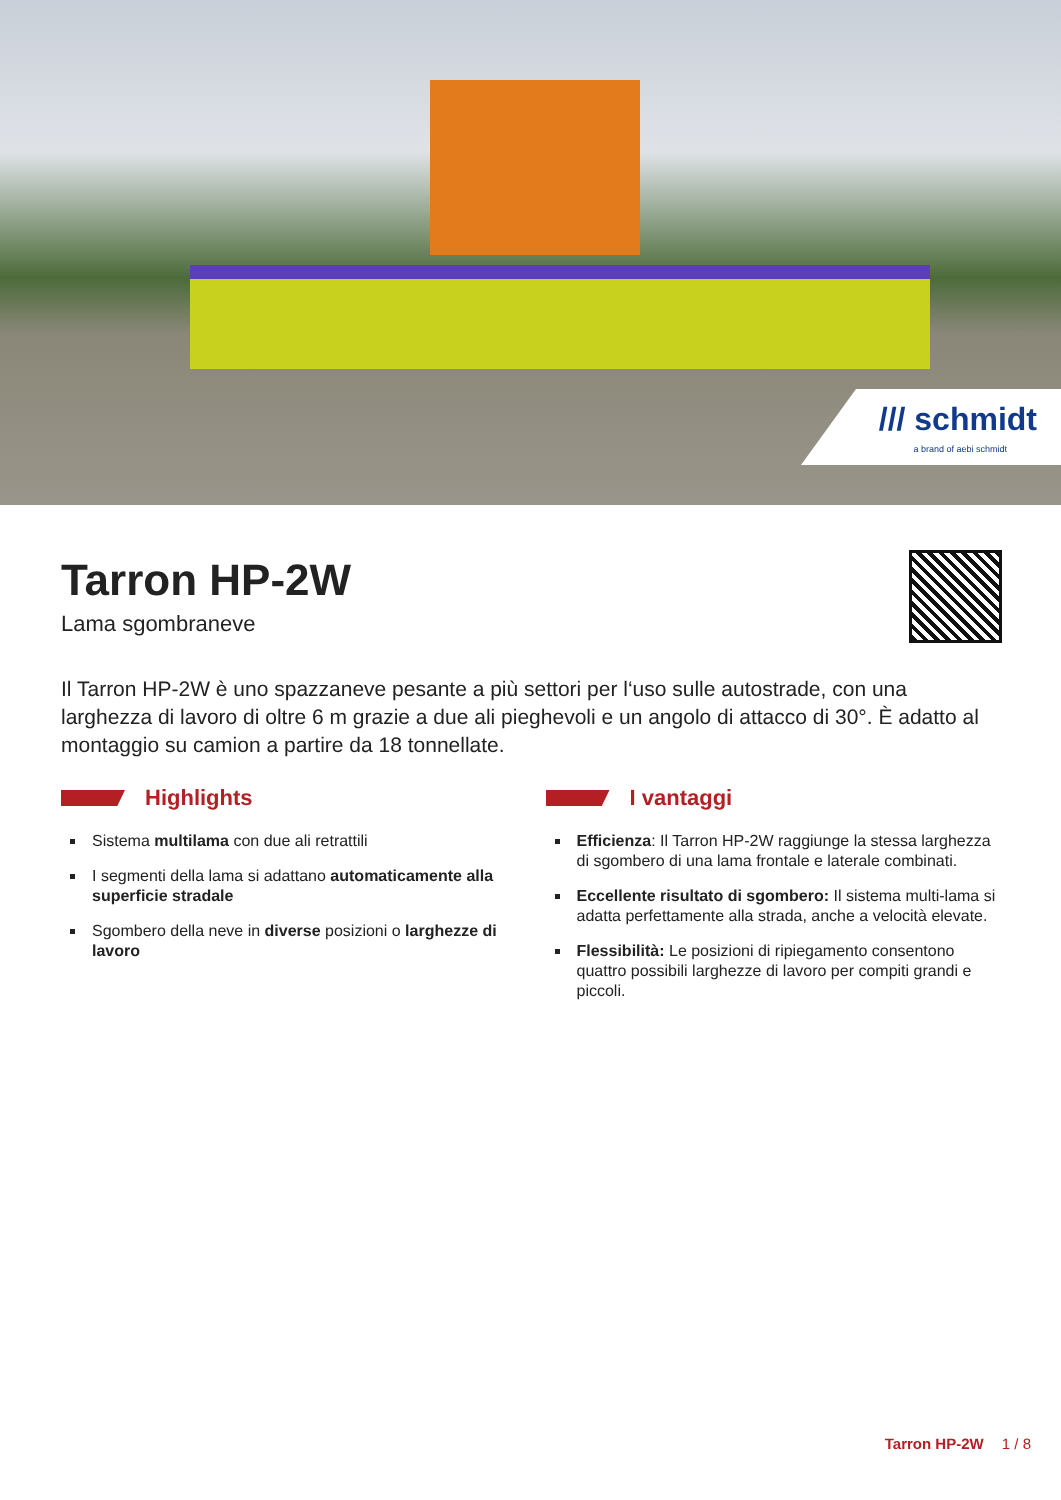/// schmidt
a brand of aebi schmidt
Tarron HP-2W
Lama sgombraneve
Il Tarron HP-2W è uno spazzaneve pesante a più settori per l‘uso sulle autostrade, con una larghezza di lavoro di oltre 6 m grazie a due ali pieghevoli e un angolo di attacco di 30°. È adatto al montaggio su camion a partire da 18 tonnellate.
Highlights
Sistema multilama con due ali retrattili
I segmenti della lama si adattano automaticamente alla superficie stradale
Sgombero della neve in diverse posizioni o larghezze di lavoro
I vantaggi
Efficienza: Il Tarron HP-2W raggiunge la stessa larghezza di sgombero di una lama frontale e laterale combinati.
Eccellente risultato di sgombero: Il sistema multi-lama si adatta perfettamente alla strada, anche a velocità elevate.
Flessibilità: Le posizioni di ripiegamento consentono quattro possibili larghezze di lavoro per compiti grandi e piccoli.
Tarron HP-2W 1 / 8